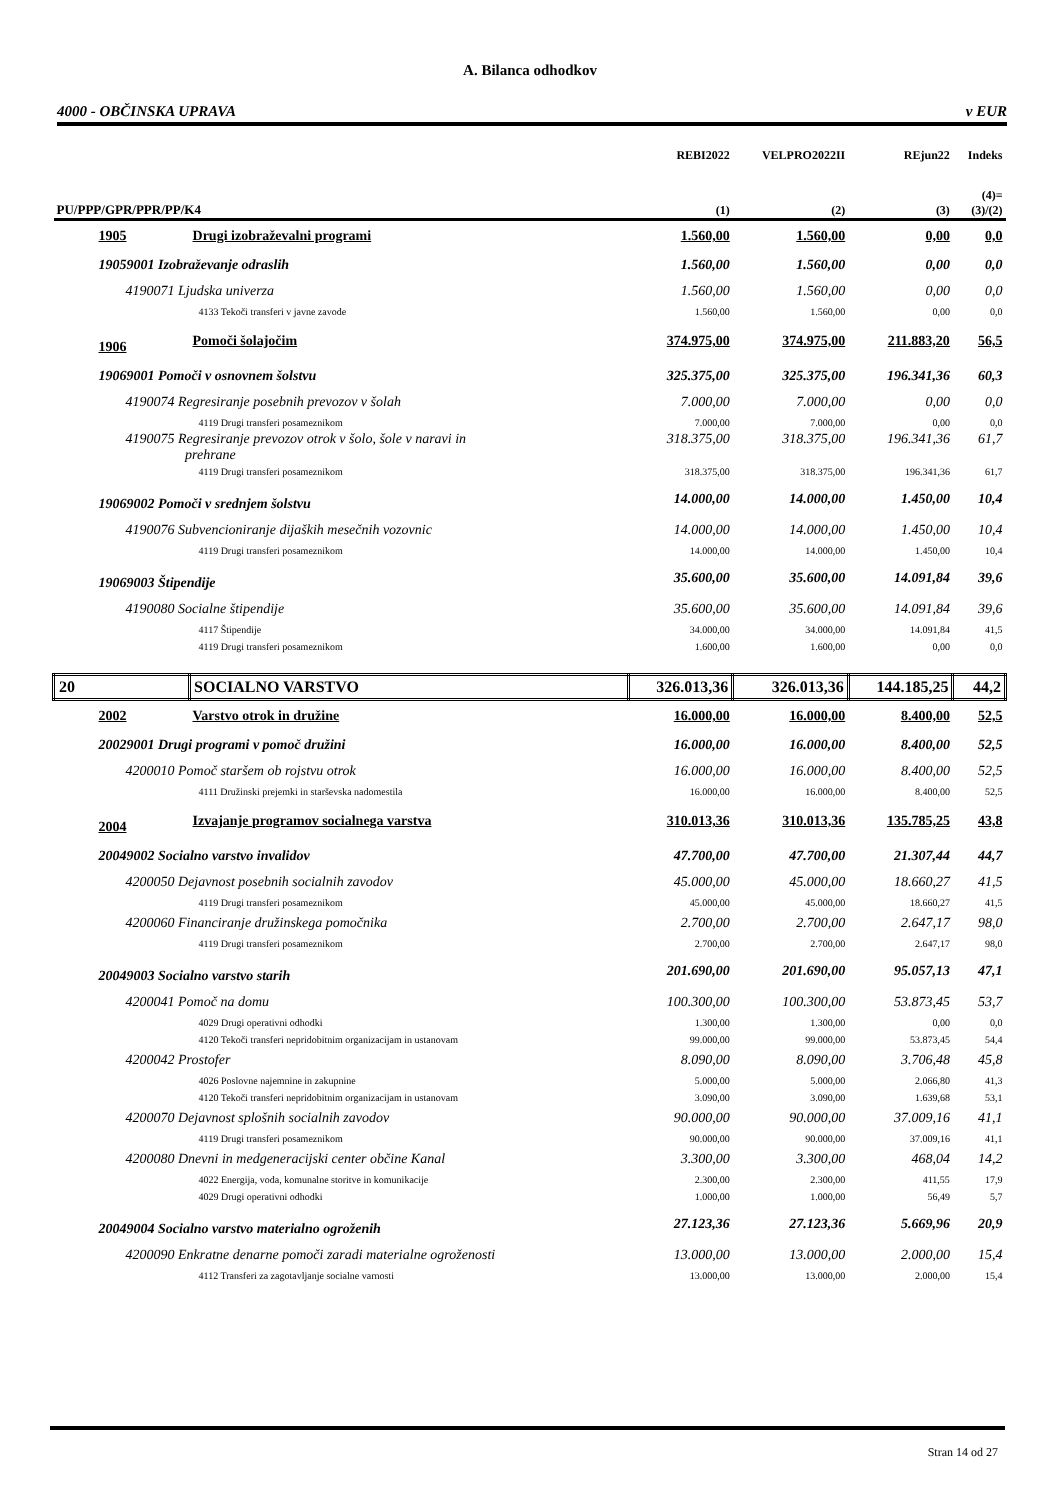A. Bilanca odhodkov
4000 - OBČINSKA UPRAVA v EUR
| | | REBI2022 | VELPRO2022II | REjun22 | Indeks |
| --- | --- | --- | --- | --- | --- |
| PU/PPP/GPR/PPR/PP/K4 | | (1) | (2) | (3) | (4)= (3)/(2) |
| 1905 | Drugi izobraževalni programi | 1.560,00 | 1.560,00 | 0,00 | 0,0 |
| 19059001 Izobraževanje odraslih | | 1.560,00 | 1.560,00 | 0,00 | 0,0 |
| 4190071 Ljudska univerza | | 1.560,00 | 1.560,00 | 0,00 | 0,0 |
| 4133 Tekoči transferi v javne zavode | | 1.560,00 | 1.560,00 | 0,00 | 0,0 |
| 1906 | Pomoči šolajočim | 374.975,00 | 374.975,00 | 211.883,20 | 56,5 |
| 19069001 Pomoči v osnovnem šolstvu | | 325.375,00 | 325.375,00 | 196.341,36 | 60,3 |
| 4190074 Regresiranje posebnih prevozov v šolah | | 7.000,00 | 7.000,00 | 0,00 | 0,0 |
| 4119 Drugi transferi posameznikom | | 7.000,00 | 7.000,00 | 0,00 | 0,0 |
| 4190075 Regresiranje prevozov otrok v šolo, šole v naravi in prehrane | | 318.375,00 | 318.375,00 | 196.341,36 | 61,7 |
| 4119 Drugi transferi posameznikom | | 318.375,00 | 318.375,00 | 196.341,36 | 61,7 |
| 19069002 Pomoči v srednjem šolstvu | | 14.000,00 | 14.000,00 | 1.450,00 | 10,4 |
| 4190076 Subvencioniranje dijaških mesečnih vozovnic | | 14.000,00 | 14.000,00 | 1.450,00 | 10,4 |
| 4119 Drugi transferi posameznikom | | 14.000,00 | 14.000,00 | 1.450,00 | 10,4 |
| 19069003 Štipendije | | 35.600,00 | 35.600,00 | 14.091,84 | 39,6 |
| 4190080 Socialne štipendije | | 35.600,00 | 35.600,00 | 14.091,84 | 39,6 |
| 4117 Štipendije | | 34.000,00 | 34.000,00 | 14.091,84 | 41,5 |
| 4119 Drugi transferi posameznikom | | 1.600,00 | 1.600,00 | 0,00 | 0,0 |
| 20 | SOCIALNO VARSTVO | 326.013,36 | 326.013,36 | 144.185,25 | 44,2 |
| 2002 | Varstvo otrok in družine | 16.000,00 | 16.000,00 | 8.400,00 | 52,5 |
| 20029001 Drugi programi v pomoč družini | | 16.000,00 | 16.000,00 | 8.400,00 | 52,5 |
| 4200010 Pomoč staršem ob rojstvu otrok | | 16.000,00 | 16.000,00 | 8.400,00 | 52,5 |
| 4111 Družinski prejemki in starševska nadomestila | | 16.000,00 | 16.000,00 | 8.400,00 | 52,5 |
| 2004 | Izvajanje programov socialnega varstva | 310.013,36 | 310.013,36 | 135.785,25 | 43,8 |
| 20049002 Socialno varstvo invalidov | | 47.700,00 | 47.700,00 | 21.307,44 | 44,7 |
| 4200050 Dejavnost posebnih socialnih zavodov | | 45.000,00 | 45.000,00 | 18.660,27 | 41,5 |
| 4119 Drugi transferi posameznikom | | 45.000,00 | 45.000,00 | 18.660,27 | 41,5 |
| 4200060 Financiranje družinskega pomočnika | | 2.700,00 | 2.700,00 | 2.647,17 | 98,0 |
| 4119 Drugi transferi posameznikom | | 2.700,00 | 2.700,00 | 2.647,17 | 98,0 |
| 20049003 Socialno varstvo starih | | 201.690,00 | 201.690,00 | 95.057,13 | 47,1 |
| 4200041 Pomoč na domu | | 100.300,00 | 100.300,00 | 53.873,45 | 53,7 |
| 4029 Drugi operativni odhodki | | 1.300,00 | 1.300,00 | 0,00 | 0,0 |
| 4120 Tekoči transferi nepridobitnim organizacijam in ustanovam | | 99.000,00 | 99.000,00 | 53.873,45 | 54,4 |
| 4200042 Prostofer | | 8.090,00 | 8.090,00 | 3.706,48 | 45,8 |
| 4026 Poslovne najemnine in zakupnine | | 5.000,00 | 5.000,00 | 2.066,80 | 41,3 |
| 4120 Tekoči transferi nepridobitnim organizacijam in ustanovam | | 3.090,00 | 3.090,00 | 1.639,68 | 53,1 |
| 4200070 Dejavnost splošnih socialnih zavodov | | 90.000,00 | 90.000,00 | 37.009,16 | 41,1 |
| 4119 Drugi transferi posameznikom | | 90.000,00 | 90.000,00 | 37.009,16 | 41,1 |
| 4200080 Dnevni in medgeneracijski center občine Kanal | | 3.300,00 | 3.300,00 | 468,04 | 14,2 |
| 4022 Energija, voda, komunalne storitve in komunikacije | | 2.300,00 | 2.300,00 | 411,55 | 17,9 |
| 4029 Drugi operativni odhodki | | 1.000,00 | 1.000,00 | 56,49 | 5,7 |
| 20049004 Socialno varstvo materialno ogroženih | | 27.123,36 | 27.123,36 | 5.669,96 | 20,9 |
| 4200090 Enkratne denarne pomoči zaradi materialne ogroženosti | | 13.000,00 | 13.000,00 | 2.000,00 | 15,4 |
| 4112 Transferi za zagotavljanje socialne varnosti | | 13.000,00 | 13.000,00 | 2.000,00 | 15,4 |
Stran 14 od 27